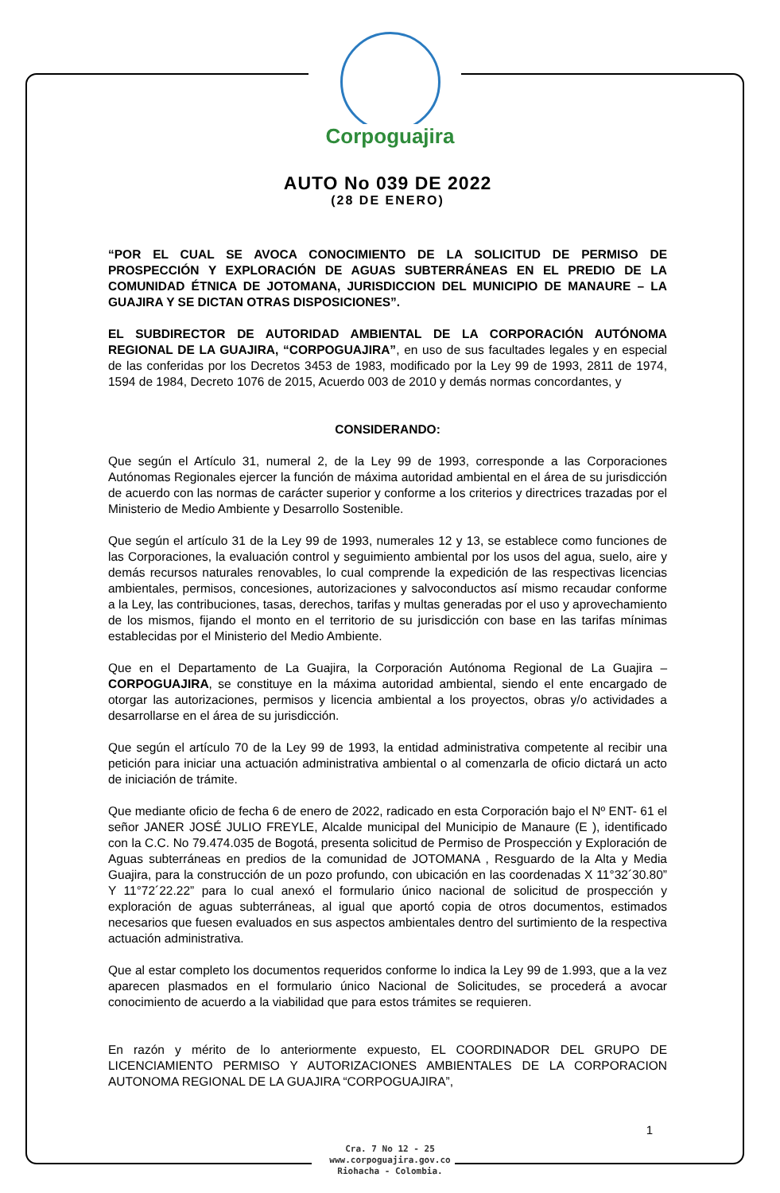Corpoguajira
AUTO No 039 DE 2022
(28 DE ENERO)
“POR EL CUAL SE AVOCA CONOCIMIENTO DE LA SOLICITUD DE PERMISO DE PROSPECCIÓN Y EXPLORACIÓN DE AGUAS SUBTERRÁNEAS EN EL PREDIO DE LA COMUNIDAD ÉTNICA DE JOTOMANA, JURISDICCION DEL MUNICIPIO DE MANAURE – LA GUAJIRA Y SE DICTAN OTRAS DISPOSICIONES”.
EL SUBDIRECTOR DE AUTORIDAD AMBIENTAL DE LA CORPORACIÓN AUTÓNOMA REGIONAL DE LA GUAJIRA, “CORPOGUAJIRA”, en uso de sus facultades legales y en especial de las conferidas por los Decretos 3453 de 1983, modificado por la Ley 99 de 1993, 2811 de 1974, 1594 de 1984, Decreto 1076 de 2015, Acuerdo 003 de 2010 y demás normas concordantes, y
CONSIDERANDO:
Que según el Artículo 31, numeral 2, de la Ley 99 de 1993, corresponde a las Corporaciones Autónomas Regionales ejercer la función de máxima autoridad ambiental en el área de su jurisdicción de acuerdo con las normas de carácter superior y conforme a los criterios y directrices trazadas por el Ministerio de Medio Ambiente y Desarrollo Sostenible.
Que según el artículo 31 de la Ley 99 de 1993, numerales 12 y 13, se establece como funciones de las Corporaciones, la evaluación control y seguimiento ambiental por los usos del agua, suelo, aire y demás recursos naturales renovables, lo cual comprende la expedición de las respectivas licencias ambientales, permisos, concesiones, autorizaciones y salvoconductos así mismo recaudar conforme a la Ley, las contribuciones, tasas, derechos, tarifas y multas generadas por el uso y aprovechamiento de los mismos, fijando el monto en el territorio de su jurisdicción con base en las tarifas mínimas establecidas por el Ministerio del Medio Ambiente.
Que en el Departamento de La Guajira, la Corporación Autónoma Regional de La Guajira – CORPOGUAJIRA, se constituye en la máxima autoridad ambiental, siendo el ente encargado de otorgar las autorizaciones, permisos y licencia ambiental a los proyectos, obras y/o actividades a desarrollarse en el área de su jurisdicción.
Que según el artículo 70 de la Ley 99 de 1993, la entidad administrativa competente al recibir una petición para iniciar una actuación administrativa ambiental o al comenzarla de oficio dictará un acto de iniciación de trámite.
Que mediante oficio de fecha 6 de enero de 2022, radicado en esta Corporación bajo el Nº ENT- 61 el señor JANER JOSÉ JULIO FREYLE, Alcalde municipal del Municipio de Manaure (E ), identificado con la C.C. No 79.474.035 de Bogotá, presenta solicitud de Permiso de Prospección y Exploración de Aguas subterráneas en predios de la comunidad de JOTOMANA , Resguardo de la Alta y Media Guajira, para la construcción de un pozo profundo, con ubicación en las coordenadas X 11°32´30.80” Y 11°72´22.22” para lo cual anexó el formulario único nacional de solicitud de prospección y exploración de aguas subterráneas, al igual que aportó copia de otros documentos, estimados necesarios que fuesen evaluados en sus aspectos ambientales dentro del surtimiento de la respectiva actuación administrativa.
Que al estar completo los documentos requeridos conforme lo indica la Ley 99 de 1.993, que a la vez aparecen plasmados en el formulario único Nacional de Solicitudes, se procederá a avocar conocimiento de acuerdo a la viabilidad que para estos trámites se requieren.
En razón y mérito de lo anteriormente expuesto, EL COORDINADOR DEL GRUPO DE LICENCIAMIENTO PERMISO Y AUTORIZACIONES AMBIENTALES DE LA CORPORACION AUTONOMA REGIONAL DE LA GUAJIRA “CORPOGUAJIRA”,
1
Cra. 7 No 12 - 25
www.corpoguajira.gov.co
Riohacha - Colombia.